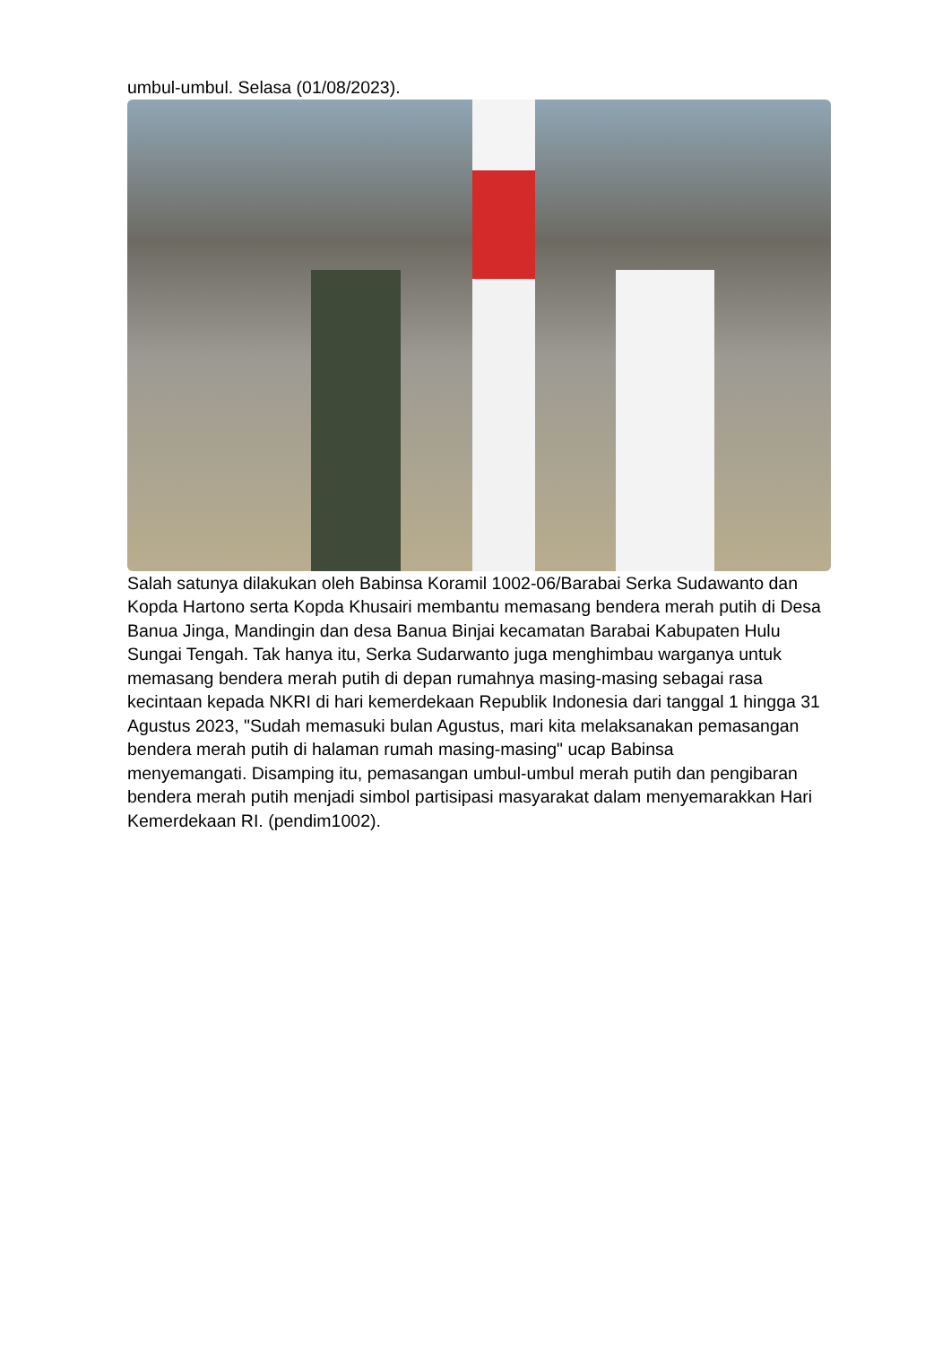umbul-umbul. Selasa (01/08/2023).
Salah satunya dilakukan oleh Babinsa Koramil 1002-06/Barabai Serka Sudawanto dan Kopda Hartono serta Kopda Khusairi membantu memasang bendera merah putih di Desa Banua Jinga, Mandingin dan desa Banua Binjai kecamatan Barabai Kabupaten Hulu Sungai Tengah. Tak hanya itu, Serka Sudarwanto juga menghimbau warganya untuk memasang bendera merah putih di depan rumahnya masing-masing sebagai rasa kecintaan kepada NKRI di hari kemerdekaan Republik Indonesia dari tanggal 1 hingga 31 Agustus 2023, "Sudah memasuki bulan Agustus, mari kita melaksanakan pemasangan bendera merah putih di halaman rumah masing-masing" ucap Babinsa
menyemangati. Disamping itu, pemasangan umbul-umbul merah putih dan pengibaran bendera merah putih menjadi simbol partisipasi masyarakat dalam menyemarakkan Hari Kemerdekaan RI. (pendim1002).